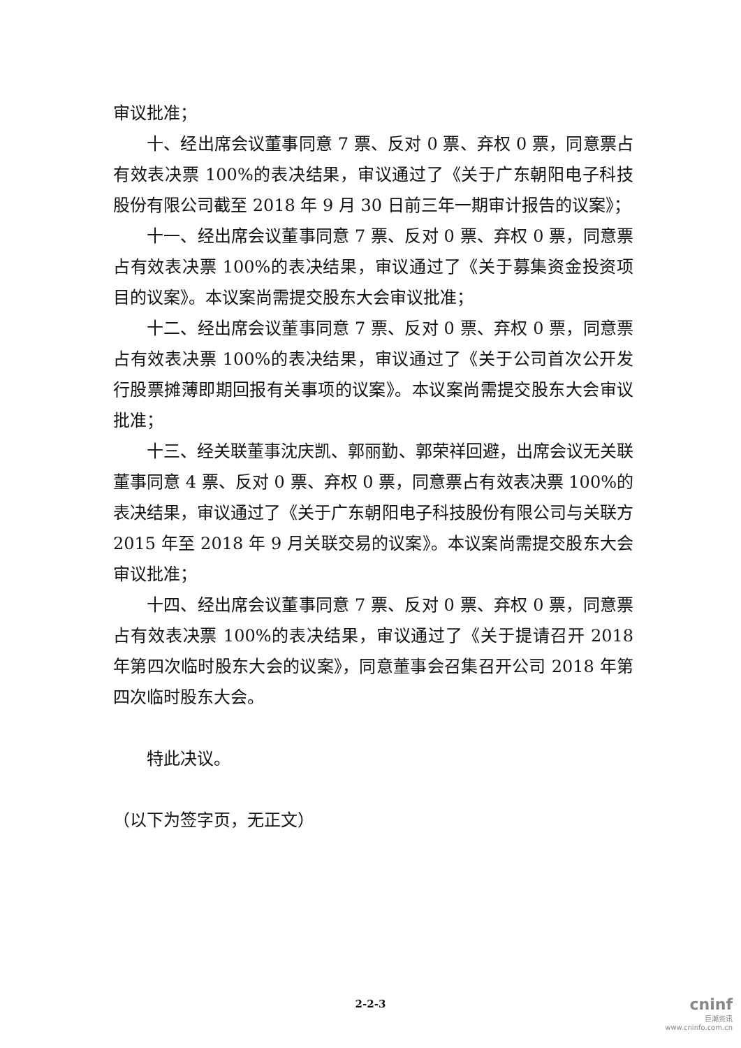审议批准；
十、经出席会议董事同意 7 票、反对 0 票、弃权 0 票，同意票占有效表决票 100%的表决结果，审议通过了《关于广东朝阳电子科技股份有限公司截至 2018 年 9 月 30 日前三年一期审计报告的议案》；
十一、经出席会议董事同意 7 票、反对 0 票、弃权 0 票，同意票占有效表决票 100%的表决结果，审议通过了《关于募集资金投资项目的议案》。本议案尚需提交股东大会审议批准；
十二、经出席会议董事同意 7 票、反对 0 票、弃权 0 票，同意票占有效表决票 100%的表决结果，审议通过了《关于公司首次公开发行股票摊薄即期回报有关事项的议案》。本议案尚需提交股东大会审议批准；
十三、经关联董事沈庆凯、郭丽勤、郭荣祥回避，出席会议无关联董事同意 4 票、反对 0 票、弃权 0 票，同意票占有效表决票 100%的表决结果，审议通过了《关于广东朝阳电子科技股份有限公司与关联方 2015 年至 2018 年 9 月关联交易的议案》。本议案尚需提交股东大会审议批准；
十四、经出席会议董事同意 7 票、反对 0 票、弃权 0 票，同意票占有效表决票 100%的表决结果，审议通过了《关于提请召开 2018 年第四次临时股东大会的议案》，同意董事会召集召开公司 2018 年第四次临时股东大会。
特此决议。
（以下为签字页，无正文）
2-2-3
cninf
巨潮资讯
www.cninfo.com.cn